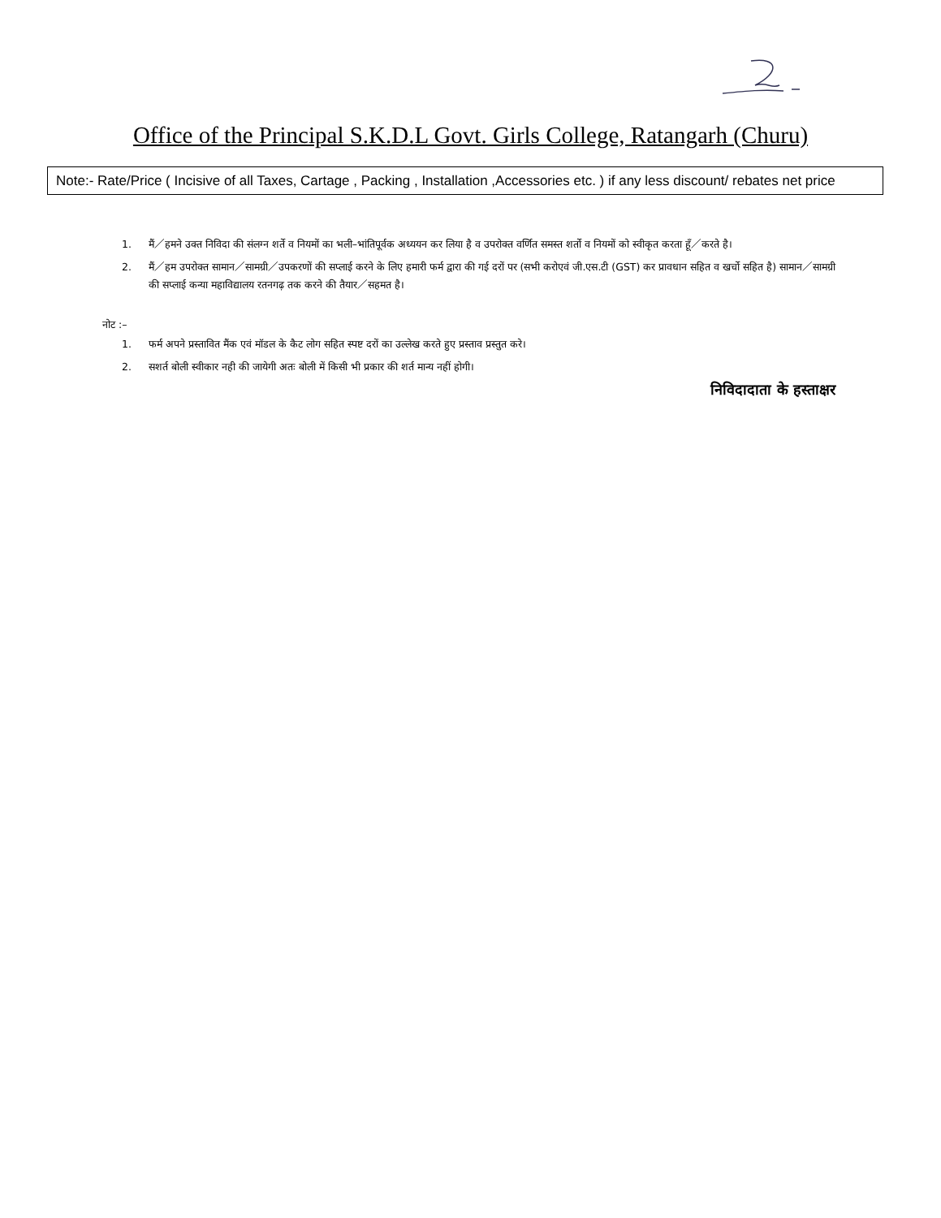Office of the Principal S.K.D.L Govt. Girls College, Ratangarh (Churu)
Note:- Rate/Price ( Incisive of all Taxes, Cartage , Packing , Installation ,Accessories etc. ) if any less discount/ rebates net price
1. मैं／हमने उक्त निविदा की संलग्न शर्ते व नियमों का भली–भांतिपूर्वक अध्ययन कर लिया है व उपरोक्त वर्णित समस्त शर्तो व नियमों को स्वीकृत करता हूँ／करते है।
2. मैं／हम उपरोक्त सामान／सामग्री／उपकरणों की सप्लाई करने के लिए हमारी फर्म द्वारा की गई दरों पर (सभी करोएवं जी.एस.टी (GST) कर प्रावधान सहित व खर्चो सहित है) सामान／सामग्री की सप्लाई कन्या महाविद्यालय रतनगढ़ तक करने की तैयार／सहमत है।
नोट :–
1. फर्म अपने प्रस्तावित मैंक एवं मॉडल के कैट लोग सहित स्पष्ट दरों का उल्लेख करते हुए प्रस्ताव प्रस्तुत करे।
2. सशर्त बोली स्वीकार नही की जायेगी अतः बोली में किसी भी प्रकार की शर्त मान्य नहीं होगी।
निविदादाता के हस्ताक्षर